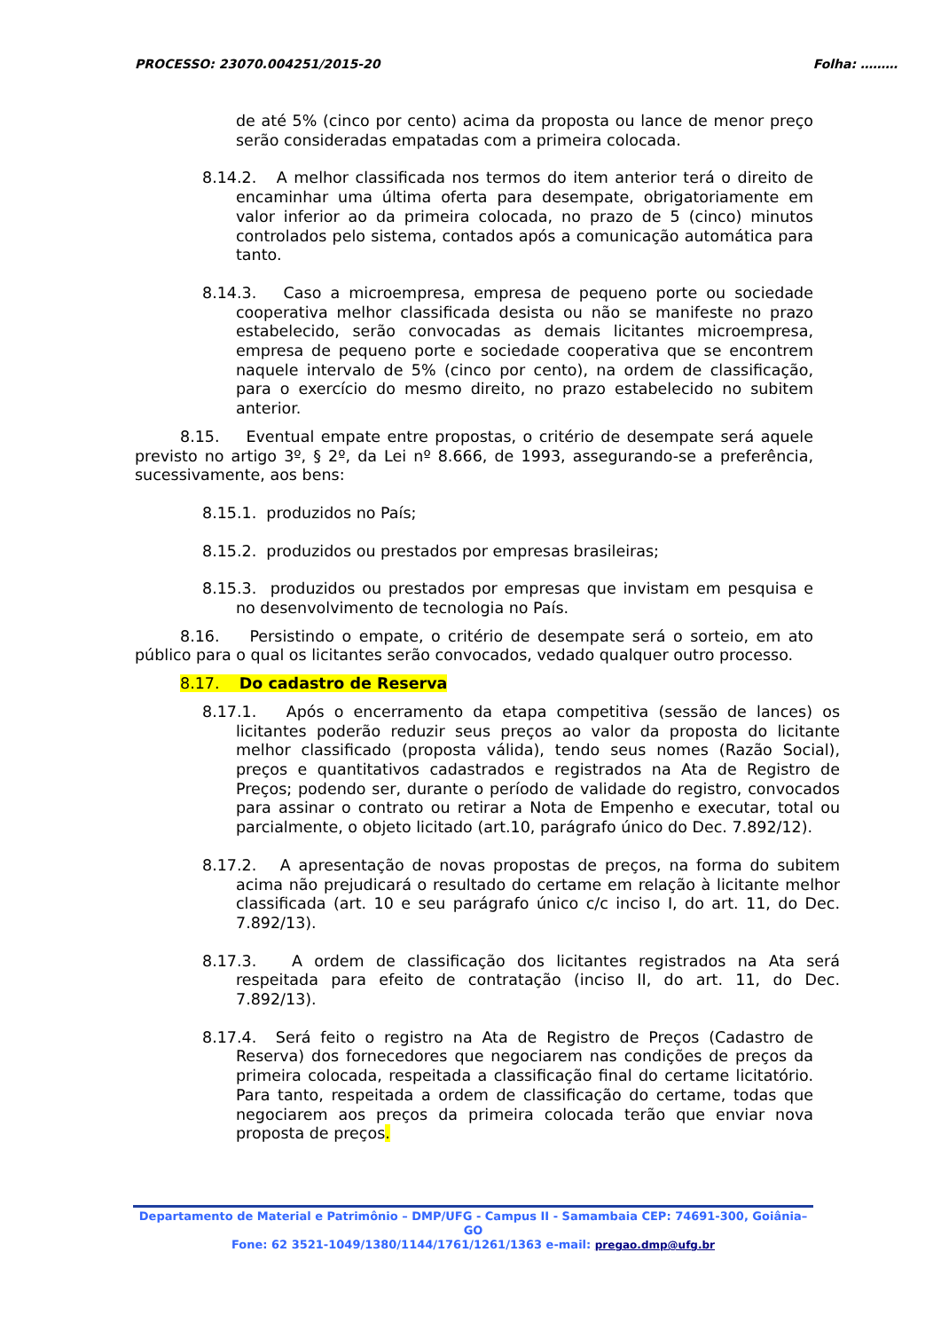PROCESSO: 23070.004251/2015-20 Folha: ………
de até 5% (cinco por cento) acima da proposta ou lance de menor preço serão consideradas empatadas com a primeira colocada.
8.14.2. A melhor classificada nos termos do item anterior terá o direito de encaminhar uma última oferta para desempate, obrigatoriamente em valor inferior ao da primeira colocada, no prazo de 5 (cinco) minutos controlados pelo sistema, contados após a comunicação automática para tanto.
8.14.3. Caso a microempresa, empresa de pequeno porte ou sociedade cooperativa melhor classificada desista ou não se manifeste no prazo estabelecido, serão convocadas as demais licitantes microempresa, empresa de pequeno porte e sociedade cooperativa que se encontrem naquele intervalo de 5% (cinco por cento), na ordem de classificação, para o exercício do mesmo direito, no prazo estabelecido no subitem anterior.
8.15. Eventual empate entre propostas, o critério de desempate será aquele previsto no artigo 3º, § 2º, da Lei nº 8.666, de 1993, assegurando-se a preferência, sucessivamente, aos bens:
8.15.1. produzidos no País;
8.15.2. produzidos ou prestados por empresas brasileiras;
8.15.3. produzidos ou prestados por empresas que invistam em pesquisa e no desenvolvimento de tecnologia no País.
8.16. Persistindo o empate, o critério de desempate será o sorteio, em ato público para o qual os licitantes serão convocados, vedado qualquer outro processo.
8.17. Do cadastro de Reserva
8.17.1. Após o encerramento da etapa competitiva (sessão de lances) os licitantes poderão reduzir seus preços ao valor da proposta do licitante melhor classificado (proposta válida), tendo seus nomes (Razão Social), preços e quantitativos cadastrados e registrados na Ata de Registro de Preços; podendo ser, durante o período de validade do registro, convocados para assinar o contrato ou retirar a Nota de Empenho e executar, total ou parcialmente, o objeto licitado (art.10, parágrafo único do Dec. 7.892/12).
8.17.2. A apresentação de novas propostas de preços, na forma do subitem acima não prejudicará o resultado do certame em relação à licitante melhor classificada (art. 10 e seu parágrafo único c/c inciso I, do art. 11, do Dec. 7.892/13).
8.17.3. A ordem de classificação dos licitantes registrados na Ata será respeitada para efeito de contratação (inciso II, do art. 11, do Dec. 7.892/13).
8.17.4. Será feito o registro na Ata de Registro de Preços (Cadastro de Reserva) dos fornecedores que negociarem nas condições de preços da primeira colocada, respeitada a classificação final do certame licitatório. Para tanto, respeitada a ordem de classificação do certame, todas que negociarem aos preços da primeira colocada terão que enviar nova proposta de preços.
Departamento de Material e Patrimônio – DMP/UFG - Campus II - Samambaia CEP: 74691-300, Goiânia–GO
Fone: 62 3521-1049/1380/1144/1761/1261/1363 e-mail: pregao.dmp@ufg.br